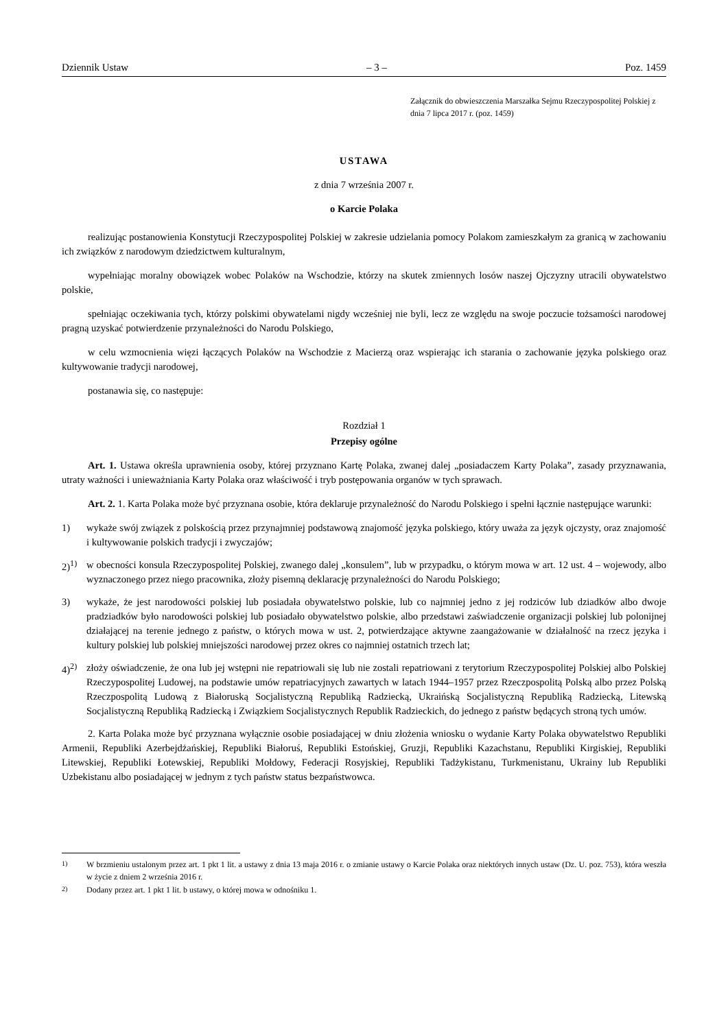Dziennik Ustaw – 3 – Poz. 1459
Załącznik do obwieszczenia Marszałka Sejmu Rzeczypospolitej Polskiej z dnia 7 lipca 2017 r. (poz. 1459)
USTAWA
z dnia 7 września 2007 r.
o Karcie Polaka
realizując postanowienia Konstytucji Rzeczypospolitej Polskiej w zakresie udzielania pomocy Polakom zamieszkałym za granicą w zachowaniu ich związków z narodowym dziedzictwem kulturalnym,
wypełniając moralny obowiązek wobec Polaków na Wschodzie, którzy na skutek zmiennych losów naszej Ojczyzny utracili obywatelstwo polskie,
spełniając oczekiwania tych, którzy polskimi obywatelami nigdy wcześniej nie byli, lecz ze względu na swoje poczucie tożsamości narodowej pragną uzyskać potwierdzenie przynależności do Narodu Polskiego,
w celu wzmocnienia więzi łączących Polaków na Wschodzie z Macierzą oraz wspierając ich starania o zachowanie języka polskiego oraz kultywowanie tradycji narodowej,
postanawia się, co następuje:
Rozdział 1
Przepisy ogólne
Art. 1. Ustawa określa uprawnienia osoby, której przyznano Kartę Polaka, zwanej dalej „posiadaczem Karty Polaka”, zasady przyznawania, utraty ważności i unieważniania Karty Polaka oraz właściwość i tryb postępowania organów w tych sprawach.
Art. 2. 1. Karta Polaka może być przyznana osobie, która deklaruje przynależność do Narodu Polskiego i spełni łącznie następujące warunki:
1) wykaże swój związek z polskością przez przynajmniej podstawową znajomość języka polskiego, który uważa za język ojczysty, oraz znajomość i kultywowanie polskich tradycji i zwyczajów;
2)<sup>1)</sup> w obecności konsula Rzeczypospolitej Polskiej, zwanego dalej „konsulem”, lub w przypadku, o którym mowa w art. 12 ust. 4 – wojewody, albo wyznaczonego przez niego pracownika, złoży pisemną deklarację przynależności do Narodu Polskiego;
3) wykaże, że jest narodowości polskiej lub posiadała obywatelstwo polskie, lub co najmniej jedno z jej rodziców lub dziadków albo dwoje pradziadków było narodowości polskiej lub posiadało obywatelstwo polskie, albo przedstawi zaświadczenie organizacji polskiej lub polonijnej działającej na terenie jednego z państw, o których mowa w ust. 2, potwierdzające aktywne zaangażowanie w działalność na rzecz języka i kultury polskiej lub polskiej mniejszości narodowej przez okres co najmniej ostatnich trzech lat;
4)<sup>2)</sup> złoży oświadczenie, że ona lub jej wstępni nie repatriowali się lub nie zostali repatriowani z terytorium Rzeczypospolitej Polskiej albo Polskiej Rzeczypospolitej Ludowej, na podstawie umów repatriacyjnych zawartych w latach 1944–1957 przez Rzeczpospolitą Polską albo przez Polską Rzeczpospolitą Ludową z Białoruską Socjalistyczną Republiką Radziecką, Ukraińską Socjalistyczną Republiką Radziecką, Litewską Socjalistyczną Republiką Radziecką i Związkiem Socjalistycznych Republik Radzieckich, do jednego z państw będących stroną tych umów.
2. Karta Polaka może być przyznana wyłącznie osobie posiadającej w dniu złożenia wniosku o wydanie Karty Polaka obywatelstwo Republiki Armenii, Republiki Azerbejdżańskiej, Republiki Białoruś, Republiki Estońskiej, Gruzji, Republiki Kazachstanu, Republiki Kirgiskiej, Republiki Litewskiej, Republiki Łotewskiej, Republiki Mołdowy, Federacji Rosyjskiej, Republiki Tadżykistanu, Turkmenistanu, Ukrainy lub Republiki Uzbekistanu albo posiadającej w jednym z tych państw status bezpaństwowca.
<sup>1)</sup> W brzmieniu ustalonym przez art. 1 pkt 1 lit. a ustawy z dnia 13 maja 2016 r. o zmianie ustawy o Karcie Polaka oraz niektórych innych ustaw (Dz. U. poz. 753), która weszła w życie z dniem 2 września 2016 r.
<sup>2)</sup> Dodany przez art. 1 pkt 1 lit. b ustawy, o której mowa w odnośniku 1.